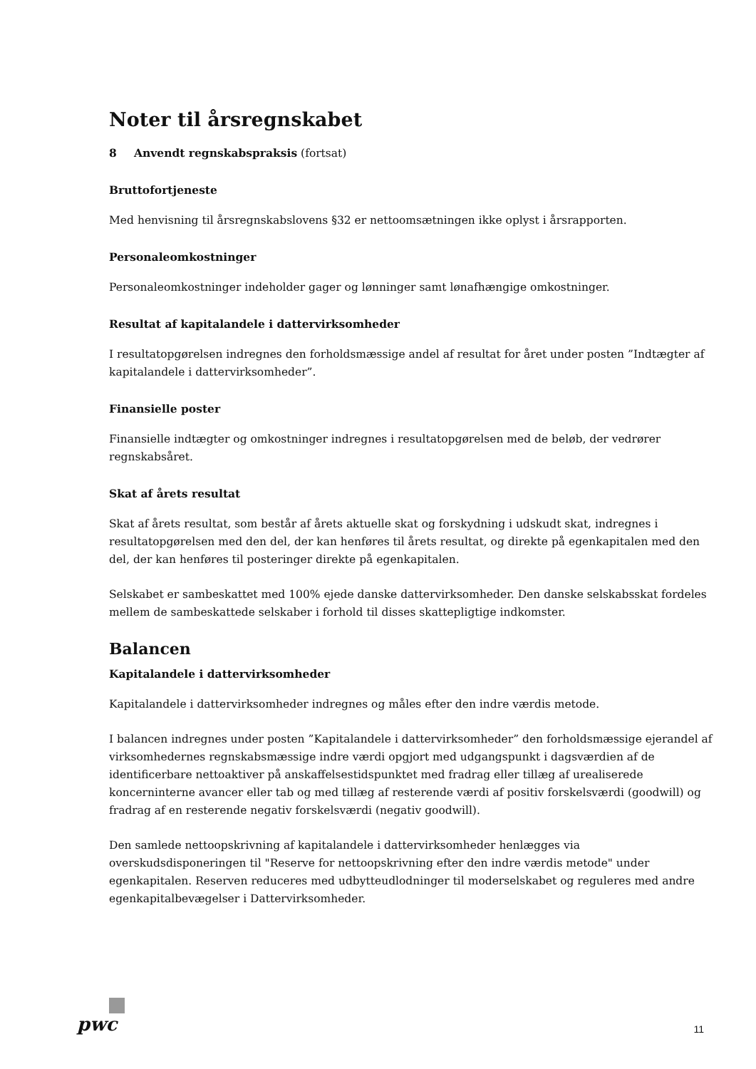Noter til årsregnskabet
8 Anvendt regnskabspraksis (fortsat)
Bruttofortjeneste
Med henvisning til årsregnskabslovens §32 er nettoomsætningen ikke oplyst i årsrapporten.
Personaleomkostninger
Personaleomkostninger indeholder gager og lønninger samt lønafhængige omkostninger.
Resultat af kapitalandele i dattervirksomheder
I resultatopgørelsen indregnes den forholdsmæssige andel af resultat for året under posten ”Indtægter af kapitalandele i dattervirksomheder”.
Finansielle poster
Finansielle indtægter og omkostninger indregnes i resultatopgørelsen med de beløb, der vedrører regnskabsåret.
Skat af årets resultat
Skat af årets resultat, som består af årets aktuelle skat og forskydning i udskudt skat, indregnes i resultatopgørelsen med den del, der kan henføres til årets resultat, og direkte på egenkapitalen med den del, der kan henføres til posteringer direkte på egenkapitalen.
Selskabet er sambeskattet med 100% ejede danske dattervirksomheder. Den danske selskabsskat fordeles mellem de sambeskattede selskaber i forhold til disses skattepligtige indkomster.
Balancen
Kapitalandele i dattervirksomheder
Kapitalandele i dattervirksomheder indregnes og måles efter den indre værdis metode.
I balancen indregnes under posten ”Kapitalandele i dattervirksomheder” den forholdsmæssige ejerandel af virksomhedernes regnskabsmæssige indre værdi opgjort med udgangspunkt i dagsværdien af de identificerbare nettoaktiver på anskaffelsestidspunktet med fradrag eller tillæg af urealiserede koncerninterne avancer eller tab og med tillæg af resterende værdi af positiv forskelsværdi (goodwill) og fradrag af en resterende negativ forskelsværdi (negativ goodwill).
Den samlede nettoopskrivning af kapitalandele i dattervirksomheder henlægges via overskudsdisponeringen til "Reserve for nettoopskrivning efter den indre værdis metode" under egenkapitalen. Reserven reduceres med udbytteudlodninger til moderselskabet og reguleres med andre egenkapitalbevægelser i Dattervirksomheder.
pwc
11